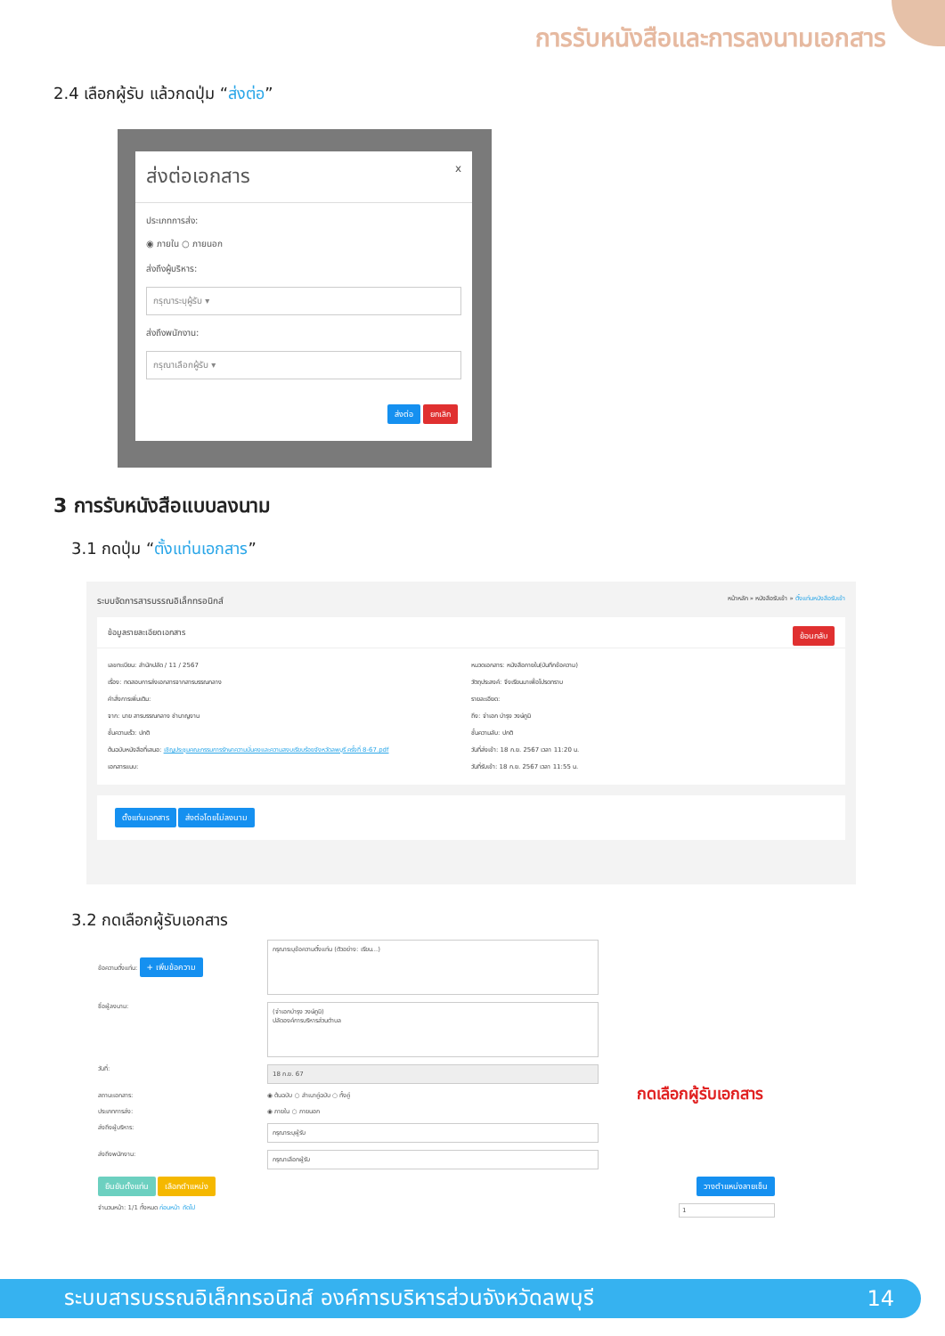การรับหนังสือและการลงนามเอกสาร
2.4 เลือกผู้รับ แล้วกดปุ่ม “ส่งต่อ”
ส่งต่อเอกสาร x
ประเภทการส่ง:
◉ ภายใน ○ ภายนอก
ส่งถึงผู้บริหาร:
กรุณาระบุผู้รับ ▾
ส่งถึงพนักงาน:
กรุณาเลือกผู้รับ ▾
ส่งต่อ ยกเลิก
3 การรับหนังสือแบบลงนาม
3.1 กดปุ่ม “ตั้งแท่นเอกสาร”
ระบบจัดการสารบรรณอิเล็กทรอนิกส์ หน้าหลัก » หนังสือรับเข้า » ตั้งแท่นหนังสือรับเข้า
ข้อมูลรายละเอียดเอกสาร ย้อนกลับ
เลขทะเบียน: สำนักปลัด / 11 / 2567
เรื่อง: ทดสอบการส่งเอกสารจากสารบรรณกลาง
คำสั่งการเพิ่มเติม:
จาก: นาย สารบรรณกลาง ชำนาญงาน
ชั้นความเร็ว: ปกติ
ต้นฉบับหนังสือที่เสนอ: เชิญประชุมคณะกรรมการรักษาความมั่นคงและความสงบเรียบร้อยจังหวัดลพบุรี ครั้งที่ 8-67.pdf
เอกสารแนบ:
หมวดเอกสาร: หนังสือภายใน(บันทึกข้อความ)
วัตถุประสงค์: จึงเรียนมาเพื่อโปรดทราบ
รายละเอียด:
ถึง: จ่าเอก บำรุง วงษ์ภูมิ
ชั้นความลับ: ปกติ
วันที่ส่งเข้า: 18 ก.ย. 2567 เวลา 11:20 น.
วันที่รับเข้า: 18 ก.ย. 2567 เวลา 11:55 น.
ตั้งแท่นเอกสาร ส่งต่อโดยไม่ลงนาม
3.2 กดเลือกผู้รับเอกสาร
ข้อความตั้งแท่น: + เพิ่มข้อความ
กรุณาระบุข้อความตั้งแท่น (ตัวอย่าง: เรียน...)
ชื่อผู้ลงนาม:
(จ่าเอกบำรุง วงษ์ภูมิ)
ปลัดองค์การบริหารส่วนตำบล
วันที่:
18 ก.ย. 67
สถานะเอกสาร: ◉ ต้นฉบับ ○ สำเนาคู่ฉบับ ○ ทั้งคู่
ประเภทการส่ง: ◉ ภายใน ○ ภายนอก
ส่งถึงผู้บริหาร:
กรุณาระบุผู้รับ
ส่งถึงพนักงาน:
กรุณาเลือกผู้รับ
ยืนยันตั้งแท่น เลือกตำแหน่ง วางตำแหน่งลายเซ็น
จำนวนหน้า: 1/1 ทั้งหมด ก่อนหน้า ถัดไป 1
กดเลือกผู้รับเอกสาร
ระบบสารบรรณอิเล็กทรอนิกส์ องค์การบริหารส่วนจังหวัดลพบุรี 14